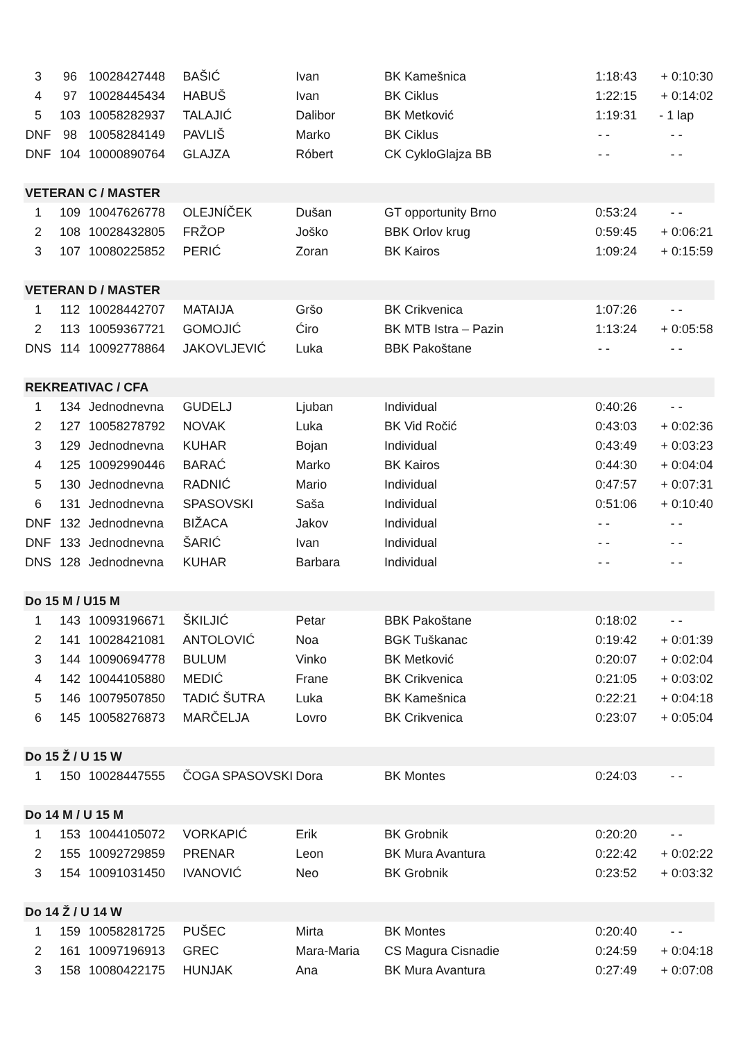| 3 | 96 | 10028427448 | BAŠIĆ | Ivan | BK Kamešnica | 1:18:43 | + 0:10:30 |
| 4 | 97 | 10028445434 | HABUŠ | Ivan | BK Ciklus | 1:22:15 | + 0:14:02 |
| 5 | 103 | 10058282937 | TALAJIĆ | Dalibor | BK Metković | 1:19:31 | - 1 lap |
| DNF | 98 | 10058284149 | PAVLIŠ | Marko | BK Ciklus | - - | - - |
| DNF | 104 | 10000890764 | GLAJZA | Róbert | CK CykloGlajza BB | - - | - - |
| VETERAN C / MASTER | | | | | | | |
| 1 | 109 | 10047626778 | OLEJNÍČEK | Dušan | GT opportunity Brno | 0:53:24 | - - |
| 2 | 108 | 10028432805 | FRŽOP | Joško | BBK Orlov krug | 0:59:45 | + 0:06:21 |
| 3 | 107 | 10080225852 | PERIĆ | Zoran | BK Kairos | 1:09:24 | + 0:15:59 |
| VETERAN D / MASTER | | | | | | | |
| 1 | 112 | 10028442707 | MATAIJA | Gršo | BK Crikvenica | 1:07:26 | - - |
| 2 | 113 | 10059367721 | GOMOJIĆ | Ćiro | BK MTB Istra – Pazin | 1:13:24 | + 0:05:58 |
| DNS | 114 | 10092778864 | JAKOVLJEVIĆ | Luka | BBK Pakoštane | - - | - - |
| REKREATIVAC / CFA | | | | | | | |
| 1 | 134 | Jednodnevna | GUDELJ | Ljuban | Individual | 0:40:26 | - - |
| 2 | 127 | 10058278792 | NOVAK | Luka | BK Vid Ročić | 0:43:03 | + 0:02:36 |
| 3 | 129 | Jednodnevna | KUHAR | Bojan | Individual | 0:43:49 | + 0:03:23 |
| 4 | 125 | 10092990446 | BARAĆ | Marko | BK Kairos | 0:44:30 | + 0:04:04 |
| 5 | 130 | Jednodnevna | RADNIĆ | Mario | Individual | 0:47:57 | + 0:07:31 |
| 6 | 131 | Jednodnevna | SPASOVSKI | Saša | Individual | 0:51:06 | + 0:10:40 |
| DNF | 132 | Jednodnevna | BIŽACA | Jakov | Individual | - - | - - |
| DNF | 133 | Jednodnevna | ŠARIĆ | Ivan | Individual | - - | - - |
| DNS | 128 | Jednodnevna | KUHAR | Barbara | Individual | - - | - - |
| Do 15 M / U15 M | | | | | | | |
| 1 | 143 | 10093196671 | ŠKILJIĆ | Petar | BBK Pakoštane | 0:18:02 | - - |
| 2 | 141 | 10028421081 | ANTOLOVIĆ | Noa | BGK Tuškanac | 0:19:42 | + 0:01:39 |
| 3 | 144 | 10090694778 | BULUM | Vinko | BK Metković | 0:20:07 | + 0:02:04 |
| 4 | 142 | 10044105880 | MEDIĆ | Frane | BK Crikvenica | 0:21:05 | + 0:03:02 |
| 5 | 146 | 10079507850 | TADIĆ ŠUTRA | Luka | BK Kamešnica | 0:22:21 | + 0:04:18 |
| 6 | 145 | 10058276873 | MARČELJA | Lovro | BK Crikvenica | 0:23:07 | + 0:05:04 |
| Do 15 Ž / U 15 W | | | | | | | |
| 1 | 150 | 10028447555 | ČOGA SPASOVSKI | Dora | BK Montes | 0:24:03 | - - |
| Do 14 M / U 15 M | | | | | | | |
| 1 | 153 | 10044105072 | VORKAPIĆ | Erik | BK Grobnik | 0:20:20 | - - |
| 2 | 155 | 10092729859 | PRENAR | Leon | BK Mura Avantura | 0:22:42 | + 0:02:22 |
| 3 | 154 | 10091031450 | IVANOVIĆ | Neo | BK Grobnik | 0:23:52 | + 0:03:32 |
| Do 14 Ž / U 14 W | | | | | | | |
| 1 | 159 | 10058281725 | PUŠEC | Mirta | BK Montes | 0:20:40 | - - |
| 2 | 161 | 10097196913 | GREC | Mara-Maria | CS Magura Cisnadie | 0:24:59 | + 0:04:18 |
| 3 | 158 | 10080422175 | HUNJAK | Ana | BK Mura Avantura | 0:27:49 | + 0:07:08 |